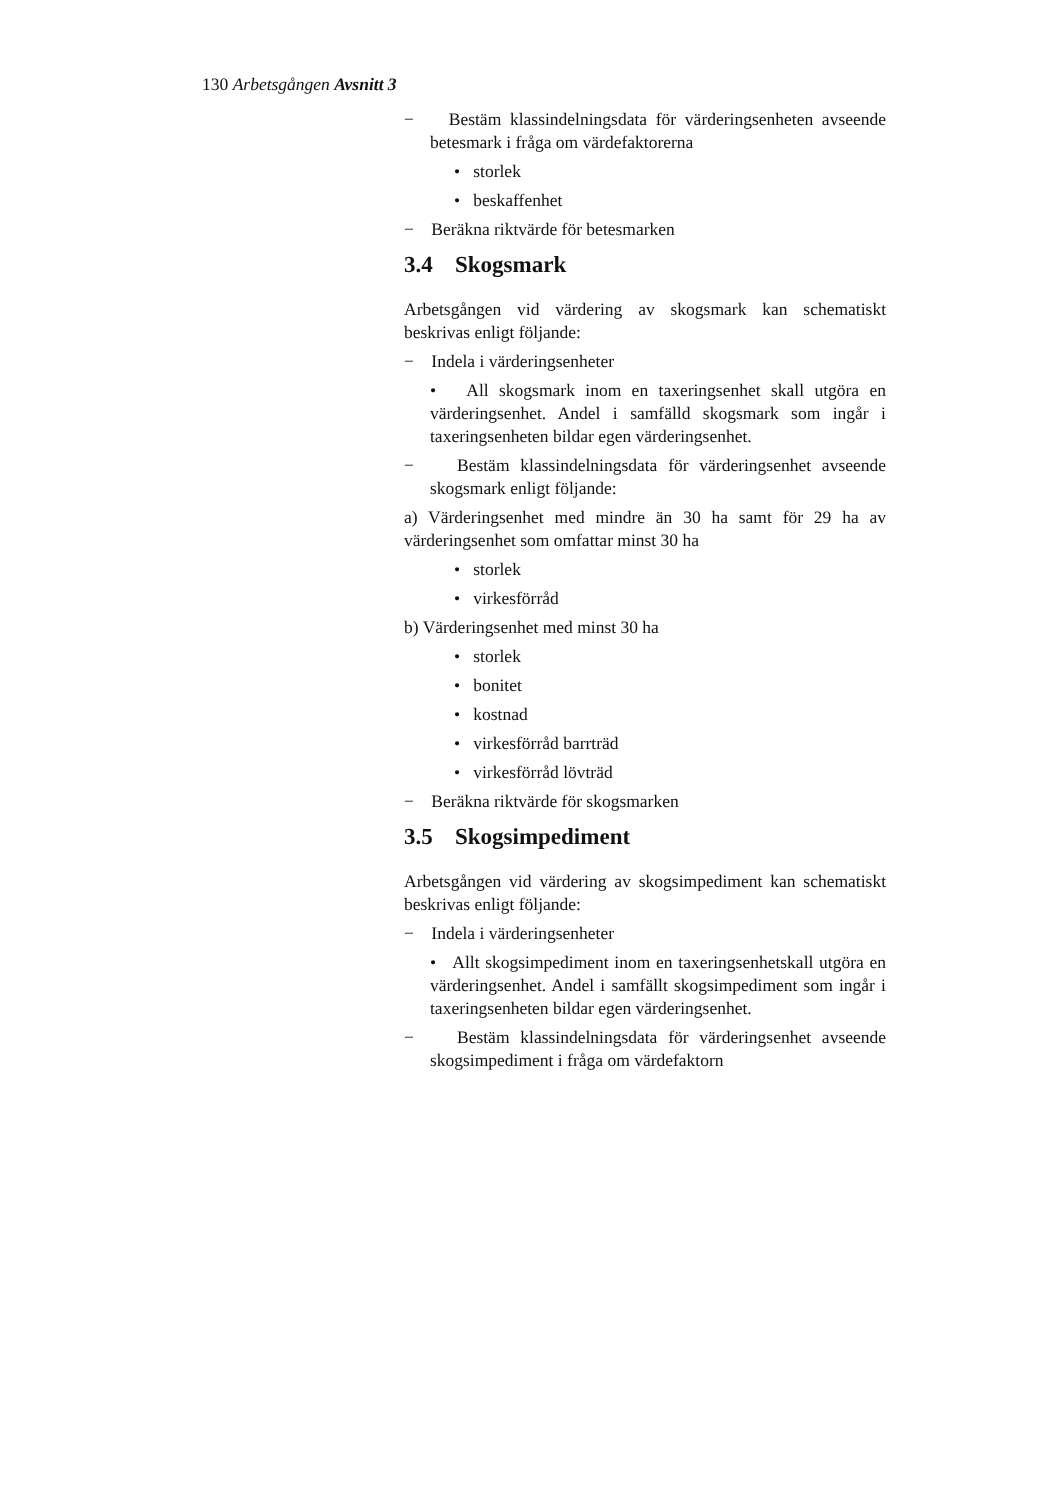130 Arbetsgången Avsnitt 3
− Bestäm klassindelningsdata för värderingsenheten avseende betesmark i fråga om värdefaktorerna
• storlek
• beskaffenhet
− Beräkna riktvärde för betesmarken
3.4 Skogsmark
Arbetsgången vid värdering av skogsmark kan schematiskt beskrivas enligt följande:
− Indela i värderingsenheter
• All skogsmark inom en taxeringsenhet skall utgöra en värderingsenhet. Andel i samfälld skogsmark som ingår i taxeringsenheten bildar egen värderingsenhet.
− Bestäm klassindelningsdata för värderingsenhet avseende skogsmark enligt följande:
a) Värderingsenhet med mindre än 30 ha samt för 29 ha av värderingsenhet som omfattar minst 30 ha
• storlek
• virkesförråd
b) Värderingsenhet med minst 30 ha
• storlek
• bonitet
• kostnad
• virkesförråd barrträd
• virkesförråd lövträd
− Beräkna riktvärde för skogsmarken
3.5 Skogsimpediment
Arbetsgången vid värdering av skogsimpediment kan schematiskt beskrivas enligt följande:
− Indela i värderingsenheter
• Allt skogsimpediment inom en taxeringsenhetskall utgöra en värderingsenhet. Andel i samfällt skogsimpediment som ingår i taxeringsenheten bildar egen värderingsenhet.
− Bestäm klassindelningsdata för värderingsenhet avseende skogsimpediment i fråga om värdefaktorn